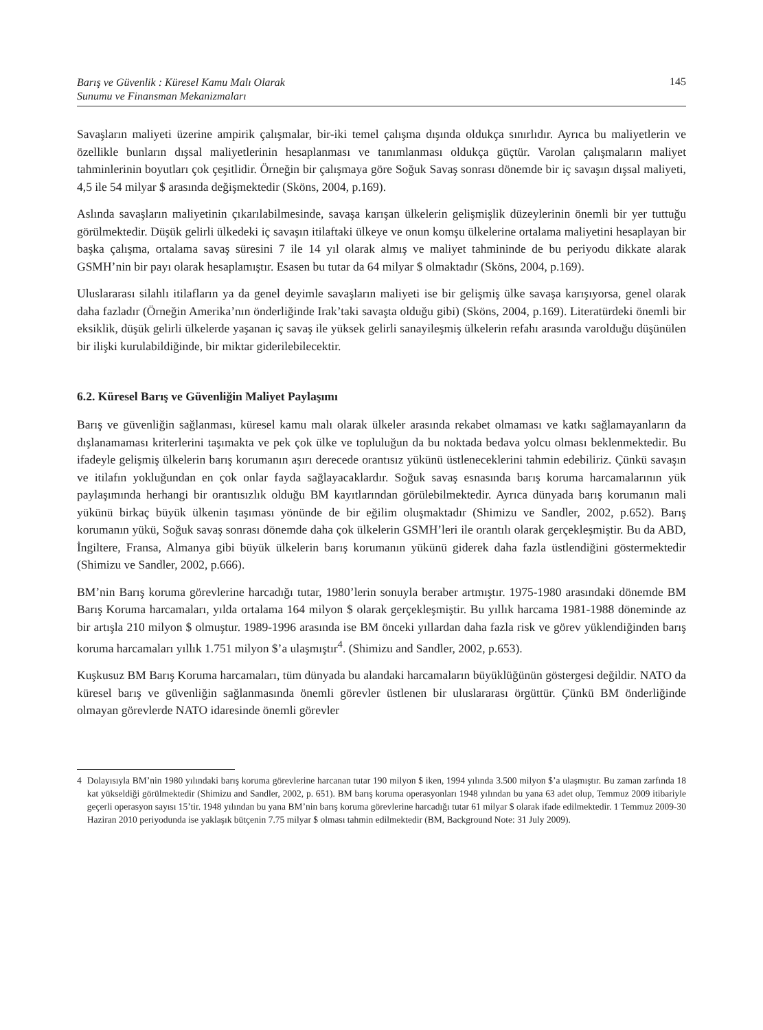Barış ve Güvenlik : Küresel Kamu Malı Olarak
Sunumu ve Finansman Mekanizmaları 145
Savaşların maliyeti üzerine ampirik çalışmalar, bir-iki temel çalışma dışında oldukça sınırlıdır. Ayrıca bu maliyetlerin ve özellikle bunların dışsal maliyetlerinin hesaplanması ve tanımlanması oldukça güçtür. Varolan çalışmaların maliyet tahminlerinin boyutları çok çeşitlidir. Örneğin bir çalışmaya göre Soğuk Savaş sonrası dönemde bir iç savaşın dışsal maliyeti, 4,5 ile 54 milyar $ arasında değişmektedir (Sköns, 2004, p.169).
Aslında savaşların maliyetinin çıkarılabilmesinde, savaşa karışan ülkelerin gelişmişlik düzeylerinin önemli bir yer tuttuğu görülmektedir. Düşük gelirli ülkedeki iç savaşın itilaftaki ülkeye ve onun komşu ülkelerine ortalama maliyetini hesaplayan bir başka çalışma, ortalama savaş süresini 7 ile 14 yıl olarak almış ve maliyet tahmininde de bu periyodu dikkate alarak GSMH’nin bir payı olarak hesaplamıştır. Esasen bu tutar da 64 milyar $ olmaktadır (Sköns, 2004, p.169).
Uluslararası silahlı itilafların ya da genel deyimle savaşların maliyeti ise bir gelişmiş ülke savaşa karışıyorsa, genel olarak daha fazladır (Örneğin Amerika’nın önderliğinde Irak’taki savaşta olduğu gibi) (Sköns, 2004, p.169). Literatürdeki önemli bir eksiklik, düşük gelirli ülkelerde yaşanan iç savaş ile yüksek gelirli sanayileşmiş ülkelerin refahı arasında varolduğu düşünülen bir ilişki kurulabildiğinde, bir miktar giderilebilecektir.
6.2. Küresel Barış ve Güvenliğin Maliyet Paylaşımı
Barış ve güvenliğin sağlanması, küresel kamu malı olarak ülkeler arasında rekabet olmaması ve katkı sağlamayanların da dışlanamaması kriterlerini taşımakta ve pek çok ülke ve topluluğun da bu noktada bedava yolcu olması beklenmektedir. Bu ifadeyle gelişmiş ülkelerin barış korumanın aşırı derecede orantısız yükünü üstleneceklerini tahmin edebiliriz. Çünkü savaşın ve itilafın yokluğundan en çok onlar fayda sağlayacaklardır. Soğuk savaş esnasında barış koruma harcamalarının yük paylaşımında herhangi bir orantısızlık olduğu BM kayıtlarından görülebilmektedir. Ayrıca dünyada barış korumanın mali yükünü birkaç büyük ülkenin taşıması yönünde de bir eğilim oluşmaktadır (Shimizu ve Sandler, 2002, p.652). Barış korumanın yükü, Soğuk savaş sonrası dönemde daha çok ülkelerin GSMH’leri ile orantılı olarak gerçekleşmiştir. Bu da ABD, İngiltere, Fransa, Almanya gibi büyük ülkelerin barış korumanın yükünü giderek daha fazla üstlendiğini göstermektedir (Shimizu ve Sandler, 2002, p.666).
BM’nin Barış koruma görevlerine harcadığı tutar, 1980’lerin sonuyla beraber artmıştır. 1975-1980 arasındaki dönemde BM Barış Koruma harcamaları, yılda ortalama 164 milyon $ olarak gerçekleşmiştir. Bu yıllık harcama 1981-1988 döneminde az bir artışla 210 milyon $ olmuştur. 1989-1996 arasında ise BM önceki yıllardan daha fazla risk ve görev yüklendiğinden barış koruma harcamaları yıllık 1.751 milyon $’a ulaşmıştır<sup>4</sup>. (Shimizu and Sandler, 2002, p.653).
Kuşkusuz BM Barış Koruma harcamaları, tüm dünyada bu alandaki harcamaların büyüklüğünün göstergesi değildir. NATO da küresel barış ve güvenliğin sağlanmasında önemli görevler üstlenen bir uluslararası örgüttür. Çünkü BM önderliğinde olmayan görevlerde NATO idaresinde önemli görevler
4 Dolayısıyla BM’nin 1980 yılındaki barış koruma görevlerine harcanan tutar 190 milyon $ iken, 1994 yılında 3.500 milyon $’a ulaşmıştır. Bu zaman zarfında 18 kat yükseldiği görülmektedir (Shimizu and Sandler, 2002, p. 651). BM barış koruma operasyonları 1948 yılından bu yana 63 adet olup, Temmuz 2009 itibariyle geçerli operasyon sayısı 15’tir. 1948 yılından bu yana BM’nin barış koruma görevlerine harcadığı tutar 61 milyar $ olarak ifade edilmektedir. 1 Temmuz 2009-30 Haziran 2010 periyodunda ise yaklaşık bütçenin 7.75 milyar $ olması tahmin edilmektedir (BM, Background Note: 31 July 2009).